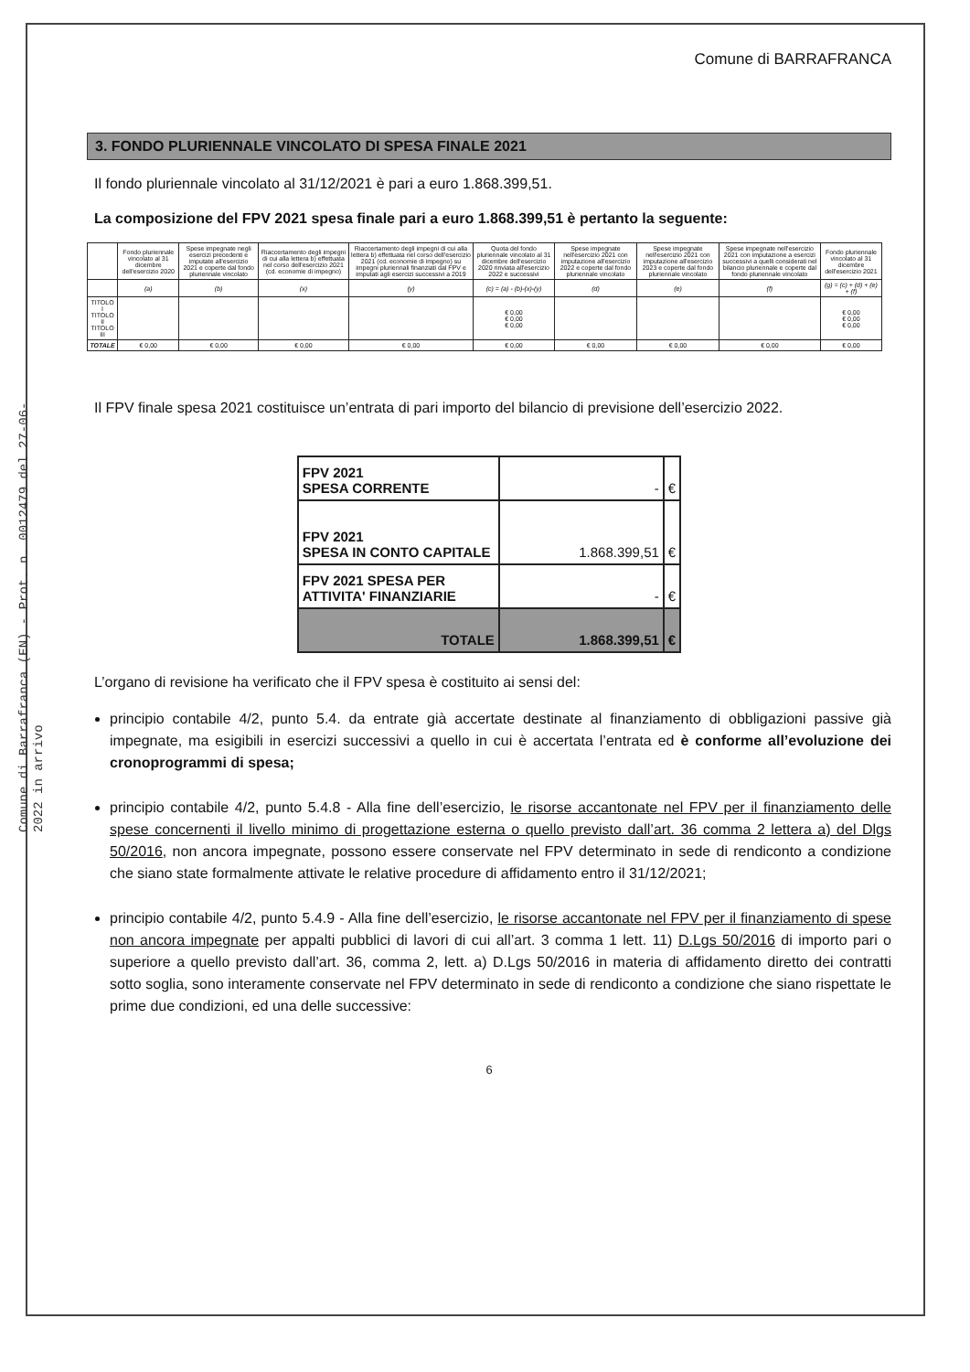Comune di Barrafranca (EN) - Prot. n. 0012479 del 27-06-2022 in arrivo
Comune di BARRAFRANCA
3. FONDO PLURIENNALE VINCOLATO DI SPESA FINALE 2021
Il fondo pluriennale vincolato al 31/12/2021 è pari a euro 1.868.399,51.
La composizione del FPV 2021 spesa finale pari a euro 1.868.399,51 è pertanto la seguente:
| | Fondo pluriennale vincolato al 31 dicembre dell'esercizio 2020 | Spese impegnate negli esercizi precedenti e imputate all'esercizio 2021 e coperte dal fondo pluriennale vincolato | Riaccertamento degli impegni di cui alla lettera b) effettuata nel corso dell'esercizio 2021 (cd. economie di impegno) | Riaccertamento degli impegni di cui alla lettera b) effettuata nel corso dell'esercizio 2021 (cd. economie di impegno) su impegni pluriennali finanziati dal FPV e imputati agli esercizi successivi a 2019 | Quota del fondo pluriennale vincolato al 31 dicembre dell'esercizio 2020 rinviata all'esercizio 2022 e successivi | Spese impegnate nell'esercizio 2021 con imputazione all'esercizio 2022 e coperte dal fondo pluriennale vincolato | Spese impegnate nell'esercizio 2021 con imputazione all'esercizio 2023 e coperte dal fondo pluriennale vincolato | Spese impegnate nell'esercizio 2021 con imputazione a esercizi successivi a quelli considerati nel bilancio pluriennale e coperte dal fondo pluriennale vincolato | Fondo pluriennale vincolato al 31 dicembre dell'esercizio 2021 |
| --- | --- | --- | --- | --- | --- | --- | --- | --- | --- |
| | (a) | (b) | (x) | (y) | (c) = (a) - (b)-(x)-(y) | (d) | (e) | (f) | (g) = (c) + (d) + (e) + (f) |
| TITOLO I TITOLO II TITOLO III | | | | | € 0,00 € 0,00 € 0,00 | | | | € 0,00 € 0,00 € 0,00 |
| TOTALE | € 0,00 | € 0,00 | € 0,00 | € 0,00 | € 0,00 | € 0,00 | € 0,00 | € 0,00 | € 0,00 |
Il FPV finale spesa 2021 costituisce un’entrata di pari importo del bilancio di previsione dell’esercizio 2022.
| FPV 2021 SPESA CORRENTE | - | € |
| FPV 2021 SPESA IN CONTO CAPITALE | 1.868.399,51 | € |
| FPV 2021 SPESA PER ATTIVITA' FINANZIARIE | - | € |
| TOTALE | 1.868.399,51 | € |
L’organo di revisione ha verificato che il FPV spesa è costituito ai sensi del:
principio contabile 4/2, punto 5.4. da entrate già accertate destinate al finanziamento di obbligazioni passive già impegnate, ma esigibili in esercizi successivi a quello in cui è accertata l’entrata ed è conforme all’evoluzione dei cronoprogrammi di spesa;
principio contabile 4/2, punto 5.4.8 - Alla fine dell’esercizio, le risorse accantonate nel FPV per il finanziamento delle spese concernenti il livello minimo di progettazione esterna o quello previsto dall’art. 36 comma 2 lettera a) del Dlgs 50/2016, non ancora impegnate, possono essere conservate nel FPV determinato in sede di rendiconto a condizione che siano state formalmente attivate le relative procedure di affidamento entro il 31/12/2021;
principio contabile 4/2, punto 5.4.9 - Alla fine dell’esercizio, le risorse accantonate nel FPV per il finanziamento di spese non ancora impegnate per appalti pubblici di lavori di cui all’art. 3 comma 1 lett. 11) D.Lgs 50/2016 di importo pari o superiore a quello previsto dall’art. 36, comma 2, lett. a) D.Lgs 50/2016 in materia di affidamento diretto dei contratti sotto soglia, sono interamente conservate nel FPV determinato in sede di rendiconto a condizione che siano rispettate le prime due condizioni, ed una delle successive:
6